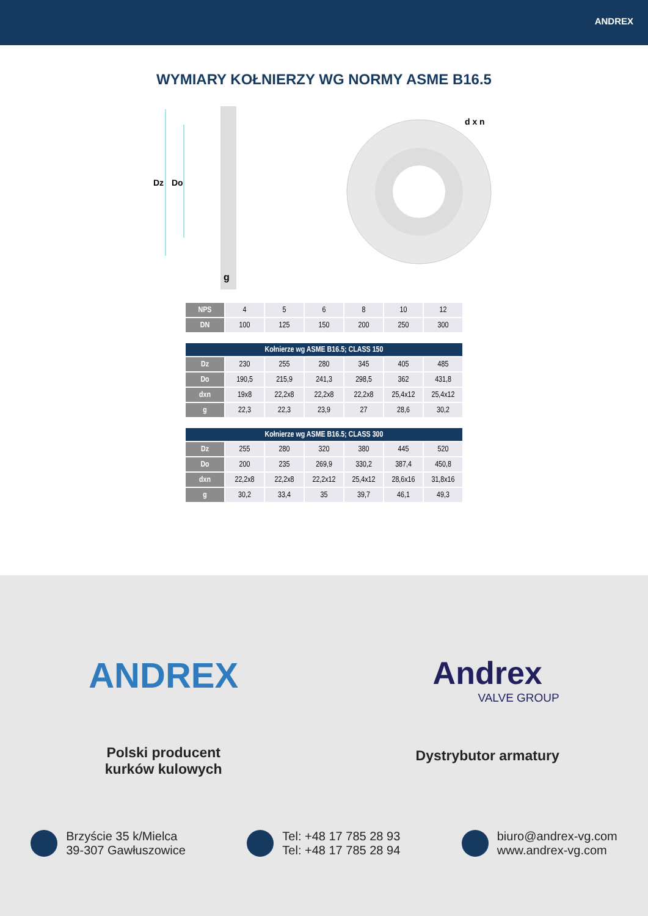ANDREX
WYMIARY KOŁNIERZY WG NORMY ASME B16.5
Dz
Do
g
d x n
| NPS | 4 | 5 | 6 | 8 | 10 | 12 |
| DN | 100 | 125 | 150 | 200 | 250 | 300 |
| Kołnierze wg ASME B16.5; CLASS 150 | | | | | | |
| Dz | 230 | 255 | 280 | 345 | 405 | 485 |
| Do | 190,5 | 215,9 | 241,3 | 298,5 | 362 | 431,8 |
| dxn | 19x8 | 22,2x8 | 22,2x8 | 22,2x8 | 25,4x12 | 25,4x12 |
| g | 22,3 | 22,3 | 23,9 | 27 | 28,6 | 30,2 |
| Kołnierze wg ASME B16.5; CLASS 300 | | | | | | |
| Dz | 255 | 280 | 320 | 380 | 445 | 520 |
| Do | 200 | 235 | 269,9 | 330,2 | 387,4 | 450,8 |
| dxn | 22,2x8 | 22,2x8 | 22,2x12 | 25,4x12 | 28,6x16 | 31,8x16 |
| g | 30,2 | 33,4 | 35 | 39,7 | 46,1 | 49,3 |
ANDREX
Polski producent
kurków kulowych
Andrex
VALVE GROUP
Dystrybutor armatury
Brzyście 35 k/Mielca
39-307 Gawłuszowice
Tel: +48 17 785 28 93
Tel: +48 17 785 28 94
biuro@andrex-vg.com
www.andrex-vg.com